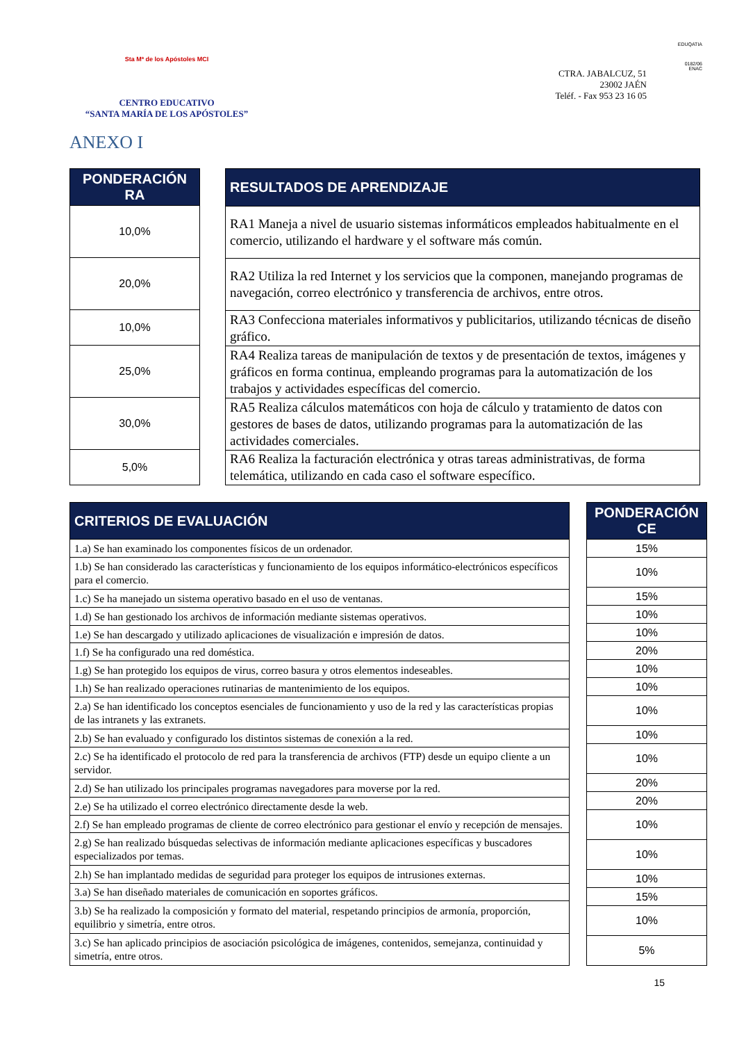Sta Mª de los Apóstoles MCI
CENTRO EDUCATIVO
“SANTA MARÍA DE LOS APÓSTOLES”
CTRA. JABALCUZ, 51
23002 JAÉN
Teléf. - Fax 953 23 16 05
EDUQATIA
0182/06
ENAC
ANEXO I
| PONDERACIÓN RA |
| --- |
| 10,0% |
| 20,0% |
| 10,0% |
| 25,0% |
| 30,0% |
| 5,0% |
| RESULTADOS DE APRENDIZAJE |
| --- |
| RA1 Maneja a nivel de usuario sistemas informáticos empleados habitualmente en el comercio, utilizando el hardware y el software más común. |
| RA2 Utiliza la red Internet y los servicios que la componen, manejando programas de navegación, correo electrónico y transferencia de archivos, entre otros. |
| RA3 Confecciona materiales informativos y publicitarios, utilizando técnicas de diseño gráfico. |
| RA4 Realiza tareas de manipulación de textos y de presentación de textos, imágenes y gráficos en forma continua, empleando programas para la automatización de los trabajos y actividades específicas del comercio. |
| RA5 Realiza cálculos matemáticos con hoja de cálculo y tratamiento de datos con gestores de bases de datos, utilizando programas para la automatización de las actividades comerciales. |
| RA6 Realiza la facturación electrónica y otras tareas administrativas, de forma telemática, utilizando en cada caso el software específico. |
| CRITERIOS DE EVALUACIÓN |
| --- |
| 1.a) Se han examinado los componentes físicos de un ordenador. |
| 1.b) Se han considerado las características y funcionamiento de los equipos informático-electrónicos específicos para el comercio. |
| 1.c) Se ha manejado un sistema operativo basado en el uso de ventanas. |
| 1.d) Se han gestionado los archivos de información mediante sistemas operativos. |
| 1.e) Se han descargado y utilizado aplicaciones de visualización e impresión de datos. |
| 1.f) Se ha configurado una red doméstica. |
| 1.g) Se han protegido los equipos de virus, correo basura y otros elementos indeseables. |
| 1.h) Se han realizado operaciones rutinarias de mantenimiento de los equipos. |
| 2.a) Se han identificado los conceptos esenciales de funcionamiento y uso de la red y las características propias de las intranets y las extranets. |
| 2.b) Se han evaluado y configurado los distintos sistemas de conexión a la red. |
| 2.c) Se ha identificado el protocolo de red para la transferencia de archivos (FTP) desde un equipo cliente a un servidor. |
| 2.d) Se han utilizado los principales programas navegadores para moverse por la red. |
| 2.e) Se ha utilizado el correo electrónico directamente desde la web. |
| 2.f) Se han empleado programas de cliente de correo electrónico para gestionar el envío y recepción de mensajes. |
| 2.g) Se han realizado búsquedas selectivas de información mediante aplicaciones específicas y buscadores especializados por temas. |
| 2.h) Se han implantado medidas de seguridad para proteger los equipos de intrusiones externas. |
| 3.a) Se han diseñado materiales de comunicación en soportes gráficos. |
| 3.b) Se ha realizado la composición y formato del material, respetando principios de armonía, proporción, equilibrio y simetría, entre otros. |
| 3.c) Se han aplicado principios de asociación psicológica de imágenes, contenidos, semejanza, continuidad y simetría, entre otros. |
| PONDERACIÓN CE |
| --- |
| 15% |
| 10% |
| 15% |
| 10% |
| 10% |
| 20% |
| 10% |
| 10% |
| 10% |
| 10% |
| 10% |
| 20% |
| 20% |
| 10% |
| 10% |
| 10% |
| 15% |
| 10% |
| 5% |
15